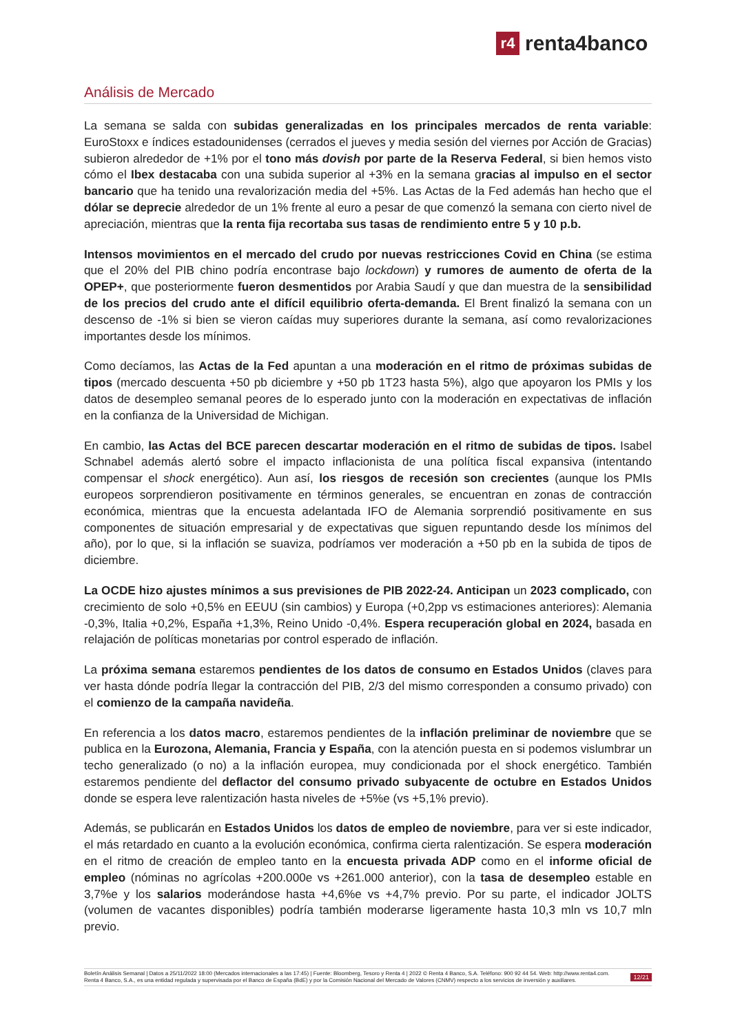r4
renta4banco
Análisis de Mercado
La semana se salda con subidas generalizadas en los principales mercados de renta variable: EuroStoxx e índices estadounidenses (cerrados el jueves y media sesión del viernes por Acción de Gracias) subieron alrededor de +1% por el tono más dovish por parte de la Reserva Federal, si bien hemos visto cómo el Ibex destacaba con una subida superior al +3% en la semana gracias al impulso en el sector bancario que ha tenido una revalorización media del +5%. Las Actas de la Fed además han hecho que el dólar se deprecie alrededor de un 1% frente al euro a pesar de que comenzó la semana con cierto nivel de apreciación, mientras que la renta fija recortaba sus tasas de rendimiento entre 5 y 10 p.b.
Intensos movimientos en el mercado del crudo por nuevas restricciones Covid en China (se estima que el 20% del PIB chino podría encontrase bajo lockdown) y rumores de aumento de oferta de la OPEP+, que posteriormente fueron desmentidos por Arabia Saudí y que dan muestra de la sensibilidad de los precios del crudo ante el difícil equilibrio oferta-demanda. El Brent finalizó la semana con un descenso de -1% si bien se vieron caídas muy superiores durante la semana, así como revalorizaciones importantes desde los mínimos.
Como decíamos, las Actas de la Fed apuntan a una moderación en el ritmo de próximas subidas de tipos (mercado descuenta +50 pb diciembre y +50 pb 1T23 hasta 5%), algo que apoyaron los PMIs y los datos de desempleo semanal peores de lo esperado junto con la moderación en expectativas de inflación en la confianza de la Universidad de Michigan.
En cambio, las Actas del BCE parecen descartar moderación en el ritmo de subidas de tipos. Isabel Schnabel además alertó sobre el impacto inflacionista de una política fiscal expansiva (intentando compensar el shock energético). Aun así, los riesgos de recesión son crecientes (aunque los PMIs europeos sorprendieron positivamente en términos generales, se encuentran en zonas de contracción económica, mientras que la encuesta adelantada IFO de Alemania sorprendió positivamente en sus componentes de situación empresarial y de expectativas que siguen repuntando desde los mínimos del año), por lo que, si la inflación se suaviza, podríamos ver moderación a +50 pb en la subida de tipos de diciembre.
La OCDE hizo ajustes mínimos a sus previsiones de PIB 2022-24. Anticipan un 2023 complicado, con crecimiento de solo +0,5% en EEUU (sin cambios) y Europa (+0,2pp vs estimaciones anteriores): Alemania -0,3%, Italia +0,2%, España +1,3%, Reino Unido -0,4%. Espera recuperación global en 2024, basada en relajación de políticas monetarias por control esperado de inflación.
La próxima semana estaremos pendientes de los datos de consumo en Estados Unidos (claves para ver hasta dónde podría llegar la contracción del PIB, 2/3 del mismo corresponden a consumo privado) con el comienzo de la campaña navideña.
En referencia a los datos macro, estaremos pendientes de la inflación preliminar de noviembre que se publica en la Eurozona, Alemania, Francia y España, con la atención puesta en si podemos vislumbrar un techo generalizado (o no) a la inflación europea, muy condicionada por el shock energético. También estaremos pendiente del deflactor del consumo privado subyacente de octubre en Estados Unidos donde se espera leve ralentización hasta niveles de +5%e (vs +5,1% previo).
Además, se publicarán en Estados Unidos los datos de empleo de noviembre, para ver si este indicador, el más retardado en cuanto a la evolución económica, confirma cierta ralentización. Se espera moderación en el ritmo de creación de empleo tanto en la encuesta privada ADP como en el informe oficial de empleo (nóminas no agrícolas +200.000e vs +261.000 anterior), con la tasa de desempleo estable en 3,7%e y los salarios moderándose hasta +4,6%e vs +4,7% previo. Por su parte, el indicador JOLTS (volumen de vacantes disponibles) podría también moderarse ligeramente hasta 10,3 mln vs 10,7 mln previo.
Boletín Análisis Semanal | Datos a 25/11/2022 18:00 (Mercados internacionales a las 17:45) | Fuente: Bloomberg, Tesoro y Renta 4 | 2022 © Renta 4 Banco, S.A. Teléfono: 900 92 44 54. Web: http://www.renta4.com. Renta 4 Banco, S.A., es una entidad regulada y supervisada por el Banco de España (BdE) y por la Comisión Nacional del Mercado de Valores (CNMV) respecto a los servicios de inversión y auxiliares.
12/21